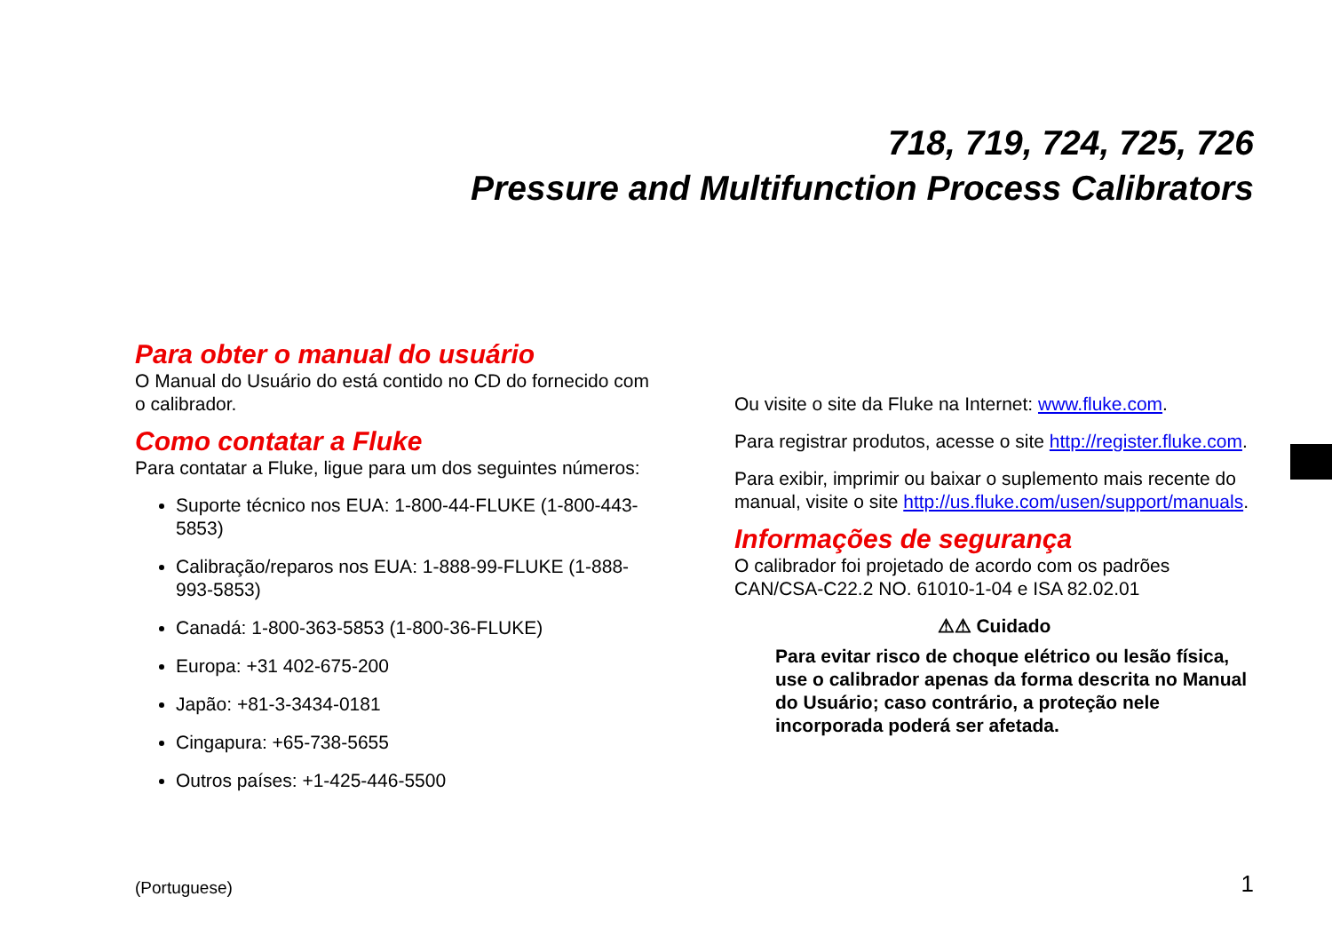718, 719, 724, 725, 726
Pressure and Multifunction Process Calibrators
Para obter o manual do usuário
O Manual do Usuário do está contido no CD do fornecido com o calibrador.
Como contatar a Fluke
Para contatar a Fluke, ligue para um dos seguintes números:
Suporte técnico nos EUA: 1-800-44-FLUKE (1-800-443-5853)
Calibração/reparos nos EUA: 1-888-99-FLUKE (1-888-993-5853)
Canadá: 1-800-363-5853 (1-800-36-FLUKE)
Europa: +31 402-675-200
Japão: +81-3-3434-0181
Cingapura: +65-738-5655
Outros países: +1-425-446-5500
Ou visite o site da Fluke na Internet: www.fluke.com.
Para registrar produtos, acesse o site http://register.fluke.com.
Para exibir, imprimir ou baixar o suplemento mais recente do manual, visite o site http://us.fluke.com/usen/support/manuals.
Informações de segurança
O calibrador foi projetado de acordo com os padrões CAN/CSA-C22.2 NO. 61010-1-04 e ISA 82.02.01
⚠⚠ Cuidado
Para evitar risco de choque elétrico ou lesão física, use o calibrador apenas da forma descrita no Manual do Usuário; caso contrário, a proteção nele incorporada poderá ser afetada.
(Portuguese) 1